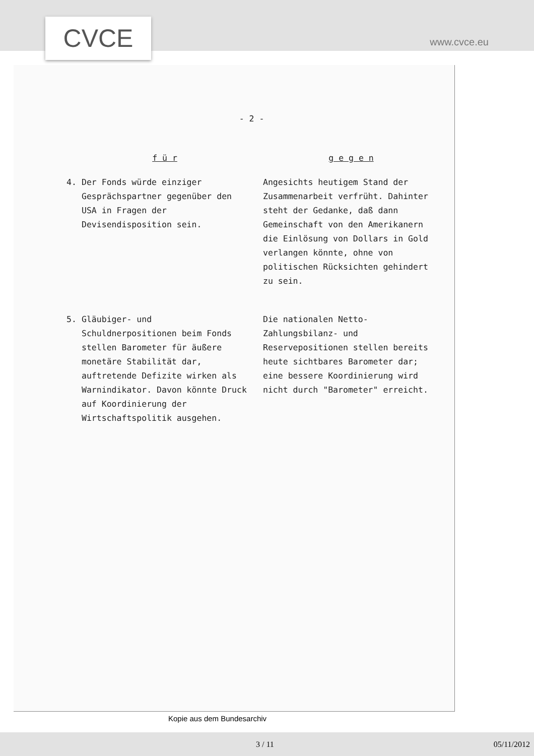CVCE www.cvce.eu
- 2 -
| f ü r | | g e g e n |
| --- | --- | --- |
| 4. | Der Fonds würde einziger Gesprächspartner gegenüber den USA in Fragen der Devisendisposition sein. | Angesichts heutigem Stand der Zusammenarbeit verfrüht. Dahinter steht der Gedanke, daß dann Gemeinschaft von den Amerikanern die Einlösung von Dollars in Gold verlangen könnte, ohne von politischen Rücksichten gehindert zu sein. |
| 5. | Gläubiger- und Schuldnerpositionen beim Fonds stellen Barometer für äußere monetäre Stabilität dar, auftretende Defizite wirken als Warnindikator. Davon könnte Druck auf Koordinierung der Wirtschaftspolitik ausgehen. | Die nationalen Netto-Zahlungsbilanz- und Reservepositionen stellen bereits heute sichtbares Barometer dar; eine bessere Koordinierung wird nicht durch "Barometer" erreicht. |
Kopie aus dem Bundesarchiv
3 / 11 05/11/2012